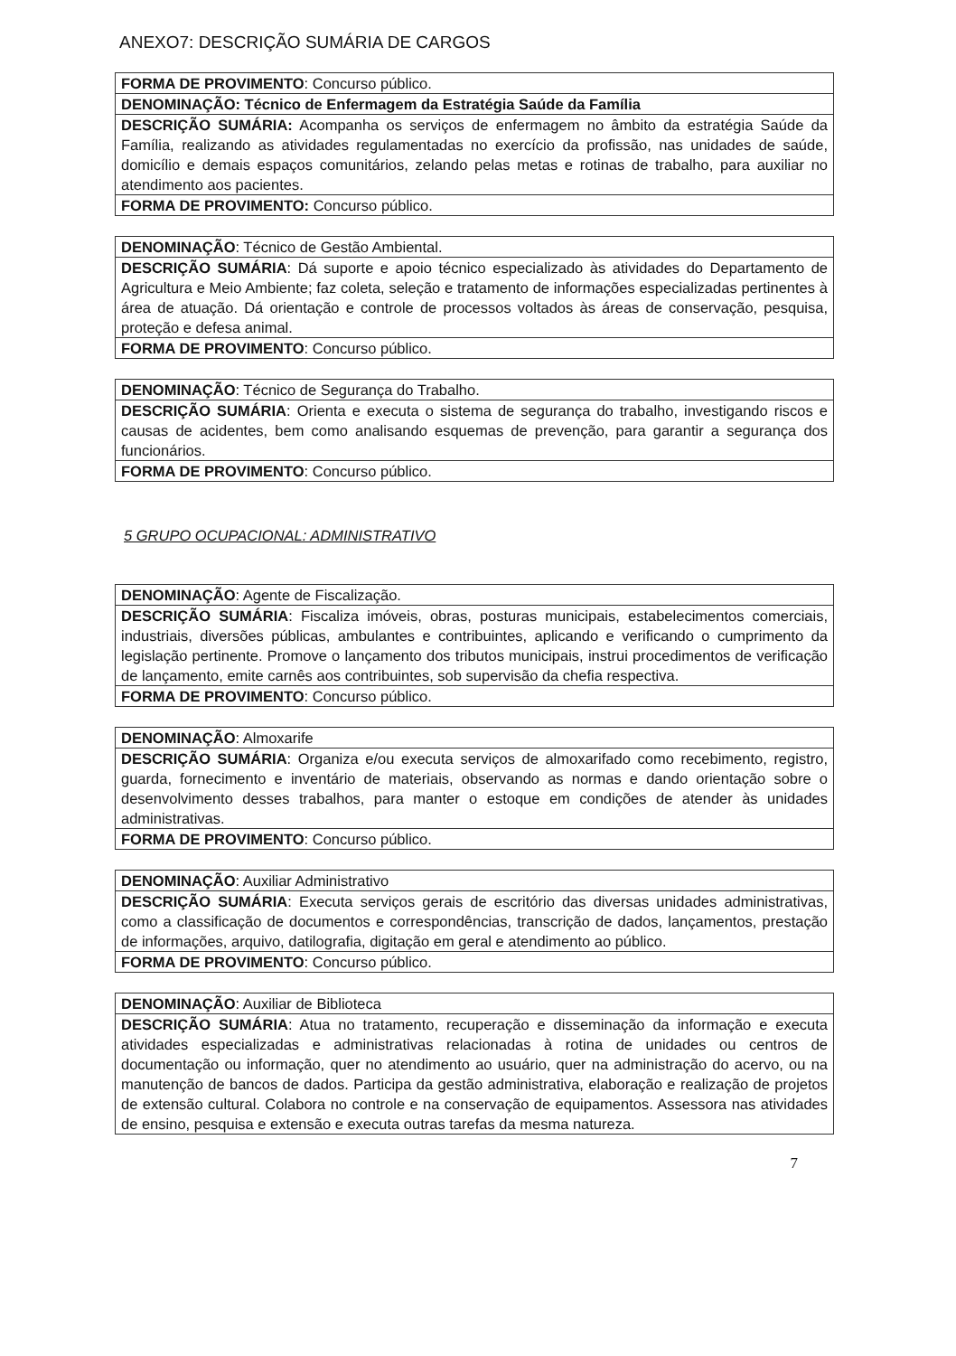ANEXO7: DESCRIÇÃO SUMÁRIA DE CARGOS
| FORMA DE PROVIMENTO : Concurso público. |
| DENOMINAÇÃO: Técnico de Enfermagem da Estratégia Saúde da Família |
| DESCRIÇÃO SUMÁRIA: Acompanha os serviços de enfermagem no âmbito da estratégia Saúde da Família, realizando as atividades regulamentadas no exercício da profissão, nas unidades de saúde, domicílio e demais espaços comunitários, zelando pelas metas e rotinas de trabalho, para auxiliar no atendimento aos pacientes. |
| FORMA DE PROVIMENTO: Concurso público. |
| DENOMINAÇÃO : Técnico de Gestão Ambiental. |
| DESCRIÇÃO SUMÁRIA : Dá suporte e apoio técnico especializado às atividades do Departamento de Agricultura e Meio Ambiente; faz coleta, seleção e tratamento de informações especializadas pertinentes à área de atuação. Dá orientação e controle de processos voltados às áreas de conservação, pesquisa, proteção e defesa animal. |
| FORMA DE PROVIMENTO : Concurso público. |
| DENOMINAÇÃO : Técnico de Segurança do Trabalho. |
| DESCRIÇÃO SUMÁRIA : Orienta e executa o sistema de segurança do trabalho, investigando riscos e causas de acidentes, bem como analisando esquemas de prevenção, para garantir a segurança dos funcionários. |
| FORMA DE PROVIMENTO : Concurso público. |
5 GRUPO OCUPACIONAL: ADMINISTRATIVO
| DENOMINAÇÃO : Agente de Fiscalização. |
| DESCRIÇÃO SUMÁRIA : Fiscaliza imóveis, obras, posturas municipais, estabelecimentos comerciais, industriais, diversões públicas, ambulantes e contribuintes, aplicando e verificando o cumprimento da legislação pertinente. Promove o lançamento dos tributos municipais, instrui procedimentos de verificação de lançamento, emite carnês aos contribuintes, sob supervisão da chefia respectiva. |
| FORMA DE PROVIMENTO : Concurso público. |
| DENOMINAÇÃO : Almoxarife |
| DESCRIÇÃO SUMÁRIA : Organiza e/ou executa serviços de almoxarifado como recebimento, registro, guarda, fornecimento e inventário de materiais, observando as normas e dando orientação sobre o desenvolvimento desses trabalhos, para manter o estoque em condições de atender às unidades administrativas. |
| FORMA DE PROVIMENTO : Concurso público. |
| DENOMINAÇÃO : Auxiliar Administrativo |
| DESCRIÇÃO SUMÁRIA : Executa serviços gerais de escritório das diversas unidades administrativas, como a classificação de documentos e correspondências, transcrição de dados, lançamentos, prestação de informações, arquivo, datilografia, digitação em geral e atendimento ao público. |
| FORMA DE PROVIMENTO : Concurso público. |
| DENOMINAÇÃO : Auxiliar de Biblioteca |
| DESCRIÇÃO SUMÁRIA : Atua no tratamento, recuperação e disseminação da informação e executa atividades especializadas e administrativas relacionadas à rotina de unidades ou centros de documentação ou informação, quer no atendimento ao usuário, quer na administração do acervo, ou na manutenção de bancos de dados. Participa da gestão administrativa, elaboração e realização de projetos de extensão cultural. Colabora no controle e na conservação de equipamentos. Assessora nas atividades de ensino, pesquisa e extensão e executa outras tarefas da mesma natureza. |
7